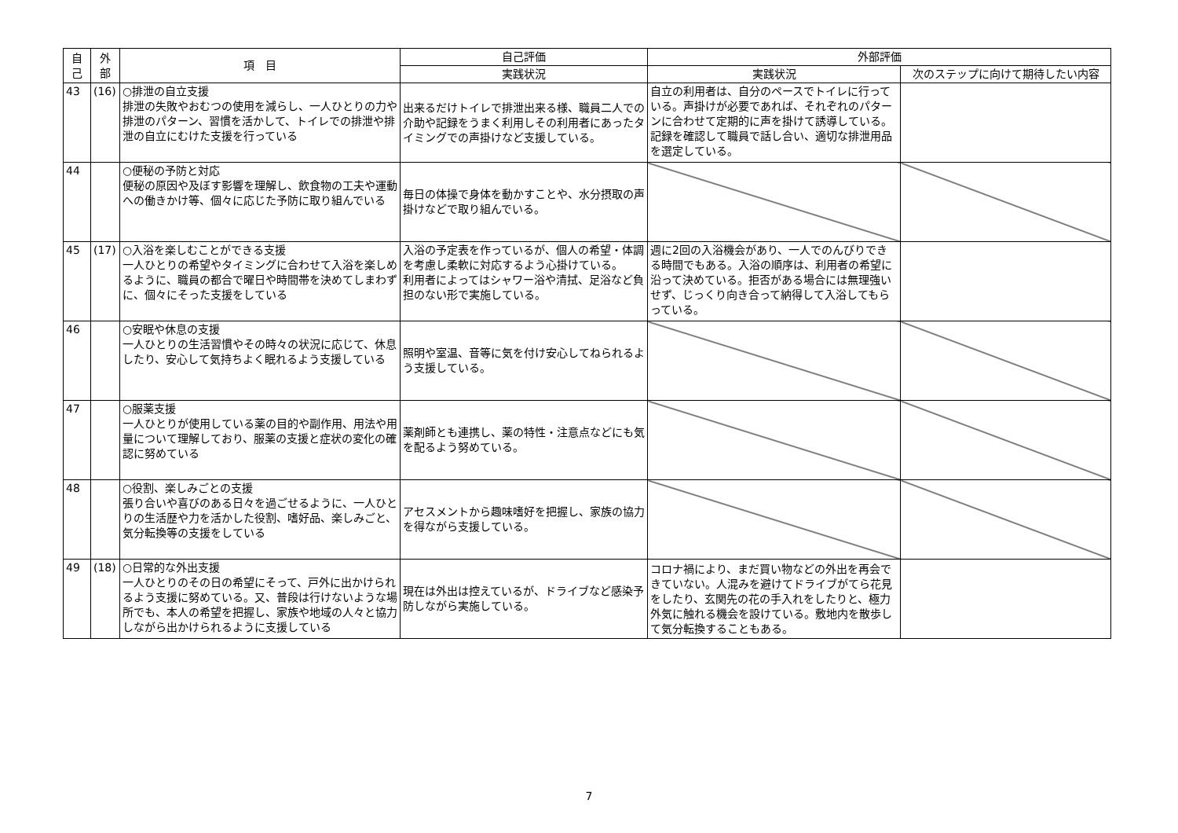| 自 己 | 外 部 | 項 目 | 自己評価 | 外部評価 | |
| --- | --- | --- | --- | --- | --- |
| | | | 実践状況 | 実践状況 | 次のステップに向けて期待したい内容 |
| 43 | (16) | ○排泄の自立支援 排泄の失敗やおむつの使用を減らし、一人ひとりの力や排泄のパターン、習慣を活かして、トイレでの排泄や排泄の自立にむけた支援を行っている | 出来るだけトイレで排泄出来る様、職員二人での介助や記録をうまく利用しその利用者にあったタイミングでの声掛けなど支援している。 | 自立の利用者は、自分のペースでトイレに行っている。声掛けが必要であれば、それぞれのパターンに合わせて定期的に声を掛けて誘導している。記録を確認して職員で話し合い、適切な排泄用品を選定している。 | |
| 44 | | ○便秘の予防と対応 便秘の原因や及ぼす影響を理解し、飲食物の工夫や運動への働きかけ等、個々に応じた予防に取り組んでいる | 毎日の体操で身体を動かすことや、水分摂取の声掛けなどで取り組んでいる。 | | |
| 45 | (17) | ○入浴を楽しむことができる支援 一人ひとりの希望やタイミングに合わせて入浴を楽しめるように、職員の都合で曜日や時間帯を決めてしまわずに、個々にそった支援をしている | 入浴の予定表を作っているが、個人の希望・体調を考慮し柔軟に対応するよう心掛けている。 利用者によってはシャワー浴や清拭、足浴など負担のない形で実施している。 | 週に2回の入浴機会があり、一人でのんびりできる時間でもある。入浴の順序は、利用者の希望に沿って決めている。拒否がある場合には無理強いせず、じっくり向き合って納得して入浴してもらっている。 | |
| 46 | | ○安眠や休息の支援 一人ひとりの生活習慣やその時々の状況に応じて、休息したり、安心して気持ちよく眠れるよう支援している | 照明や室温、音等に気を付け安心してねられるよう支援している。 | | |
| 47 | | ○服薬支援 一人ひとりが使用している薬の目的や副作用、用法や用量について理解しており、服薬の支援と症状の変化の確認に努めている | 薬剤師とも連携し、薬の特性・注意点などにも気を配るよう努めている。 | | |
| 48 | | ○役割、楽しみごとの支援 張り合いや喜びのある日々を過ごせるように、一人ひとりの生活歴や力を活かした役割、嗜好品、楽しみごと、気分転換等の支援をしている | アセスメントから趣味嗜好を把握し、家族の協力を得ながら支援している。 | | |
| 49 | (18) | ○日常的な外出支援 一人ひとりのその日の希望にそって、戸外に出かけられるよう支援に努めている。又、普段は行けないような場所でも、本人の希望を把握し、家族や地域の人々と協力しながら出かけられるように支援している | 現在は外出は控えているが、ドライブなど感染予防しながら実施している。 | コロナ禍により、まだ買い物などの外出を再会できていない。人混みを避けてドライブがてら花見をしたり、玄関先の花の手入れをしたりと、極力外気に触れる機会を設けている。敷地内を散歩して気分転換することもある。 | |
7